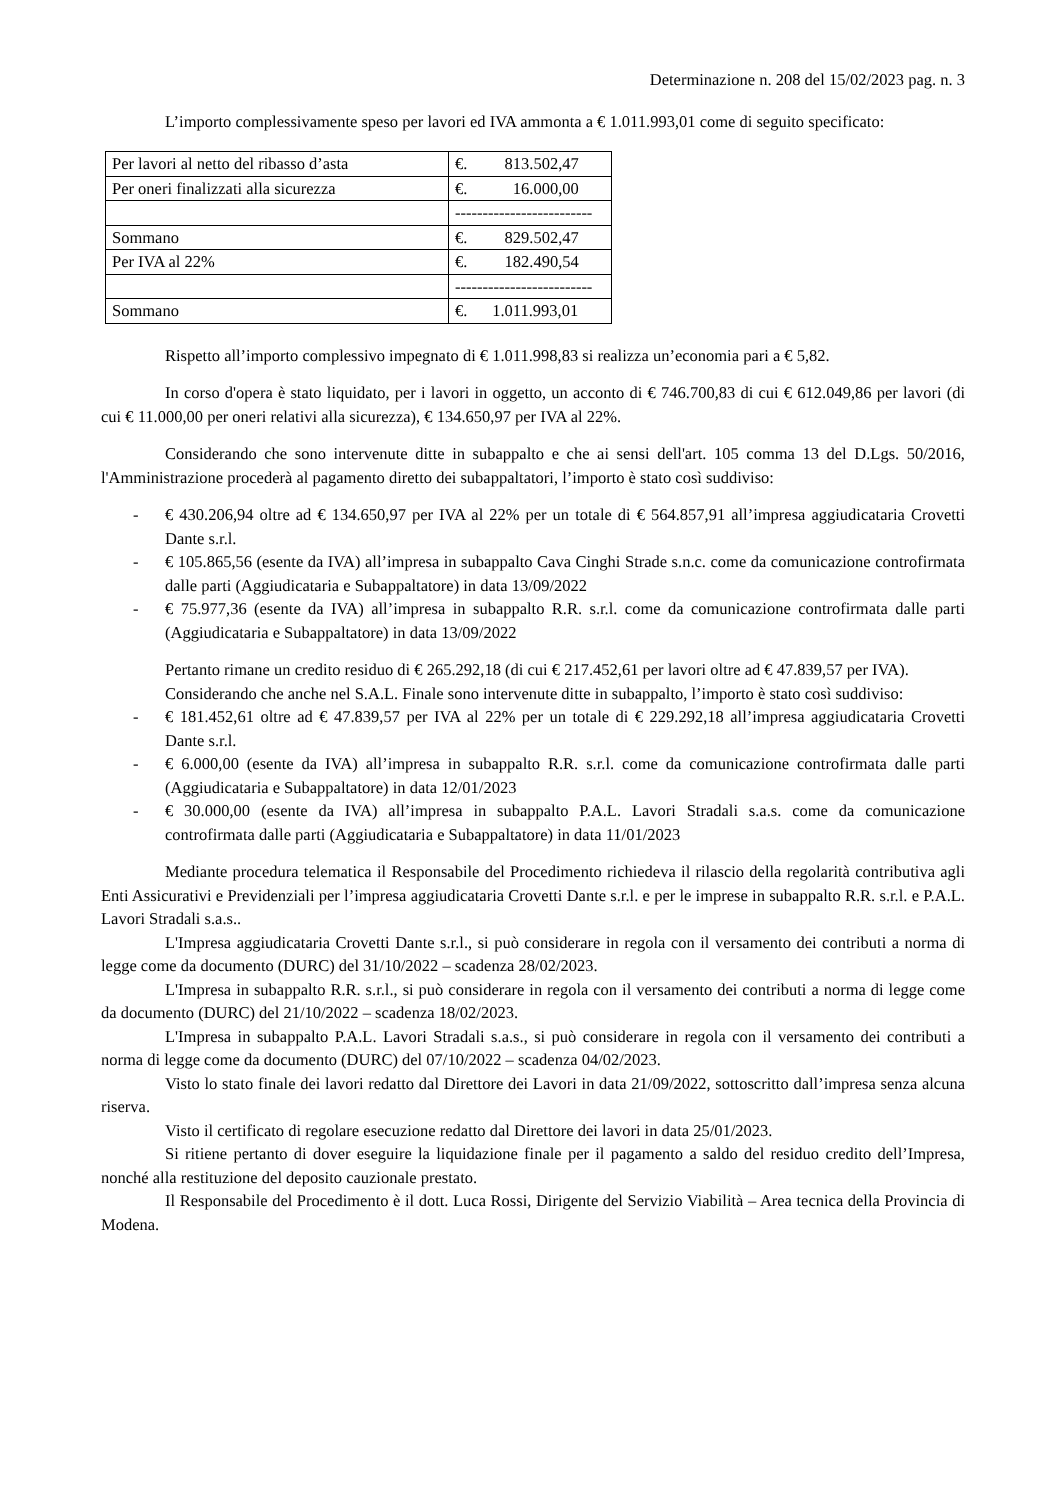Determinazione n. 208 del 15/02/2023 pag. n. 3
L’importo complessivamente speso per lavori ed IVA ammonta a € 1.011.993,01 come di seguito specificato:
| Per lavori al netto del ribasso d’asta | €. 813.502,47 |
| Per oneri finalizzati alla sicurezza | €. 16.000,00 |
| | ------------------------- |
| Sommano | €. 829.502,47 |
| Per IVA al 22% | €. 182.490,54 |
| | ------------------------- |
| Sommano | €. 1.011.993,01 |
Rispetto all’importo complessivo impegnato di € 1.011.998,83 si realizza un’economia pari a € 5,82.
In corso d'opera è stato liquidato, per i lavori in oggetto, un acconto di € 746.700,83 di cui € 612.049,86 per lavori (di cui € 11.000,00 per oneri relativi alla sicurezza), € 134.650,97 per IVA al 22%.
Considerando che sono intervenute ditte in subappalto e che ai sensi dell'art. 105 comma 13 del D.Lgs. 50/2016, l'Amministrazione procederà al pagamento diretto dei subappaltatori, l’importo è stato così suddiviso:
- € 430.206,94 oltre ad € 134.650,97 per IVA al 22% per un totale di € 564.857,91 all’impresa aggiudicataria Crovetti Dante s.r.l.
- € 105.865,56 (esente da IVA) all’impresa in subappalto Cava Cinghi Strade s.n.c. come da comunicazione controfirmata dalle parti (Aggiudicataria e Subappaltatore) in data 13/09/2022
- € 75.977,36 (esente da IVA) all’impresa in subappalto R.R. s.r.l. come da comunicazione controfirmata dalle parti (Aggiudicataria e Subappaltatore) in data 13/09/2022
Pertanto rimane un credito residuo di € 265.292,18 (di cui € 217.452,61 per lavori oltre ad € 47.839,57 per IVA).
Considerando che anche nel S.A.L. Finale sono intervenute ditte in subappalto, l’importo è stato così suddiviso:
- € 181.452,61 oltre ad € 47.839,57 per IVA al 22% per un totale di € 229.292,18 all’impresa aggiudicataria Crovetti Dante s.r.l.
- € 6.000,00 (esente da IVA) all’impresa in subappalto R.R. s.r.l. come da comunicazione controfirmata dalle parti (Aggiudicataria e Subappaltatore) in data 12/01/2023
- € 30.000,00 (esente da IVA) all’impresa in subappalto P.A.L. Lavori Stradali s.a.s. come da comunicazione controfirmata dalle parti (Aggiudicataria e Subappaltatore) in data 11/01/2023
Mediante procedura telematica il Responsabile del Procedimento richiedeva il rilascio della regolarità contributiva agli Enti Assicurativi e Previdenziali per l’impresa aggiudicataria Crovetti Dante s.r.l. e per le imprese in subappalto R.R. s.r.l. e P.A.L. Lavori Stradali s.a.s..
L'Impresa aggiudicataria Crovetti Dante s.r.l., si può considerare in regola con il versamento dei contributi a norma di legge come da documento (DURC) del 31/10/2022 – scadenza 28/02/2023.
L'Impresa in subappalto R.R. s.r.l., si può considerare in regola con il versamento dei contributi a norma di legge come da documento (DURC) del 21/10/2022 – scadenza 18/02/2023.
L'Impresa in subappalto P.A.L. Lavori Stradali s.a.s., si può considerare in regola con il versamento dei contributi a norma di legge come da documento (DURC) del 07/10/2022 – scadenza 04/02/2023.
Visto lo stato finale dei lavori redatto dal Direttore dei Lavori in data 21/09/2022, sottoscritto dall’impresa senza alcuna riserva.
Visto il certificato di regolare esecuzione redatto dal Direttore dei lavori in data 25/01/2023.
Si ritiene pertanto di dover eseguire la liquidazione finale per il pagamento a saldo del residuo credito dell’Impresa, nonché alla restituzione del deposito cauzionale prestato.
Il Responsabile del Procedimento è il dott. Luca Rossi, Dirigente del Servizio Viabilità – Area tecnica della Provincia di Modena.